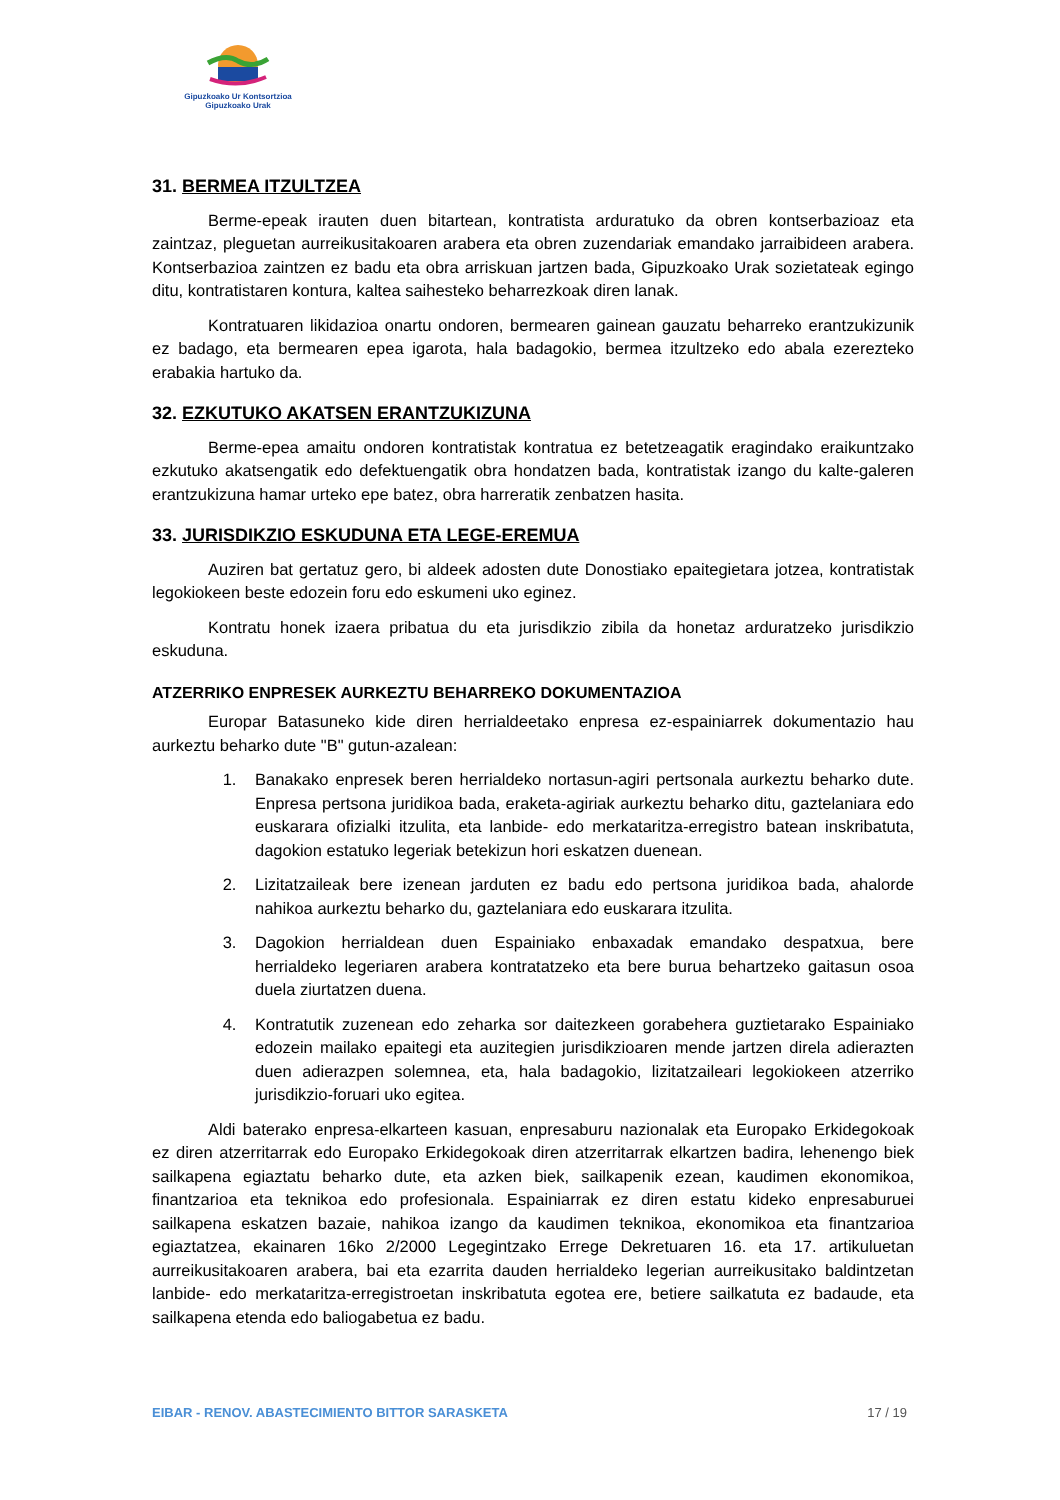Gipuzkoako Ur Kontsortzioa
Gipuzkoako Urak
31. BERMEA ITZULTZEA
Berme-epeak irauten duen bitartean, kontratista arduratuko da obren kontserbazioaz eta zaintzaz, pleguetan aurreikusitakoaren arabera eta obren zuzendariak emandako jarraibideen arabera. Kontserbazioa zaintzen ez badu eta obra arriskuan jartzen bada, Gipuzkoako Urak sozietateak egingo ditu, kontratistaren kontura, kaltea saihesteko beharrezkoak diren lanak.
Kontratuaren likidazioa onartu ondoren, bermearen gainean gauzatu beharreko erantzukizunik ez badago, eta bermearen epea igarota, hala badagokio, bermea itzultzeko edo abala ezerezteko erabakia hartuko da.
32. EZKUTUKO AKATSEN ERANTZUKIZUNA
Berme-epea amaitu ondoren kontratistak kontratua ez betetzeagatik eragindako eraikuntzako ezkutuko akatsengatik edo defektuengatik obra hondatzen bada, kontratistak izango du kalte-galeren erantzukizuna hamar urteko epe batez, obra harreratik zenbatzen hasita.
33. JURISDIKZIO ESKUDUNA ETA LEGE-EREMUA
Auziren bat gertatuz gero, bi aldeek adosten dute Donostiako epaitegietara jotzea, kontratistak legokiokeen beste edozein foru edo eskumeni uko eginez.
Kontratu honek izaera pribatua du eta jurisdikzio zibila da honetaz arduratzeko jurisdikzio eskuduna.
ATZERRIKO ENPRESEK AURKEZTU BEHARREKO DOKUMENTAZIOA
Europar Batasuneko kide diren herrialdeetako enpresa ez-espainiarrek dokumentazio hau aurkeztu beharko dute "B" gutun-azalean:
1. Banakako enpresek beren herrialdeko nortasun-agiri pertsonala aurkeztu beharko dute. Enpresa pertsona juridikoa bada, eraketa-agiriak aurkeztu beharko ditu, gaztelaniara edo euskarara ofizialki itzulita, eta lanbide- edo merkataritza-erregistro batean inskribatuta, dagokion estatuko legeriak betekizun hori eskatzen duenean.
2. Lizitatzaileak bere izenean jarduten ez badu edo pertsona juridikoa bada, ahalorde nahikoa aurkeztu beharko du, gaztelaniara edo euskarara itzulita.
3. Dagokion herrialdean duen Espainiako enbaxadak emandako despatxua, bere herrialdeko legeriaren arabera kontratatzeko eta bere burua behartzeko gaitasun osoa duela ziurtatzen duena.
4. Kontratutik zuzenean edo zeharka sor daitezkeen gorabehera guztietarako Espainiako edozein mailako epaitegi eta auzitegien jurisdikzioaren mende jartzen direla adierazten duen adierazpen solemnea, eta, hala badagokio, lizitatzaileari legokiokeen atzerriko jurisdikzio-foruari uko egitea.
Aldi baterako enpresa-elkarteen kasuan, enpresaburu nazionalak eta Europako Erkidegokoak ez diren atzerritarrak edo Europako Erkidegokoak diren atzerritarrak elkartzen badira, lehenengo biek sailkapena egiaztatu beharko dute, eta azken biek, sailkapenik ezean, kaudimen ekonomikoa, finantzarioa eta teknikoa edo profesionala. Espainiarrak ez diren estatu kideko enpresaburuei sailkapena eskatzen bazaie, nahikoa izango da kaudimen teknikoa, ekonomikoa eta finantzarioa egiaztatzea, ekainaren 16ko 2/2000 Legegintzako Errege Dekretuaren 16. eta 17. artikuluetan aurreikusitakoaren arabera, bai eta ezarrita dauden herrialdeko legerian aurreikusitako baldintzetan lanbide- edo merkataritza-erregistroetan inskribatuta egotea ere, betiere sailkatuta ez badaude, eta sailkapena etenda edo baliogabetua ez badu.
EIBAR - RENOV. ABASTECIMIENTO BITTOR SARASKETA 17 / 19